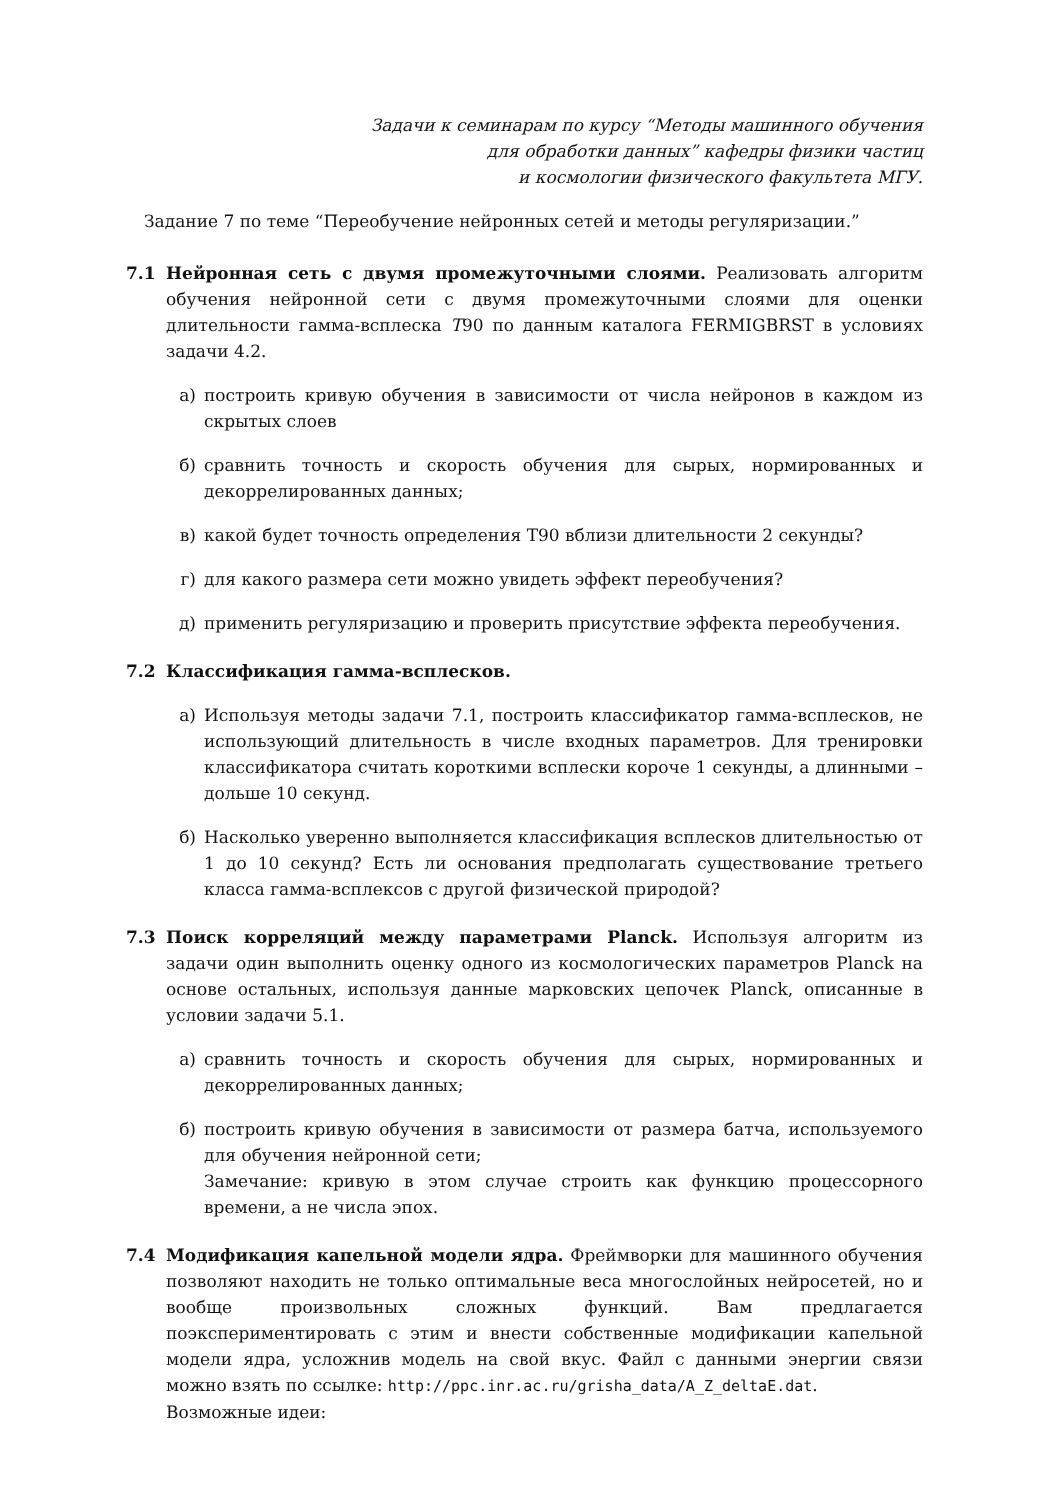Задачи к семинарам по курсу “Методы машинного обучения
для обработки данных” кафедры физики частиц
и космологии физического факультета МГУ.
Задание 7 по теме “Переобучение нейронных сетей и методы регуляризации.”
7.1 Нейронная сеть с двумя промежуточными слоями. Реализовать алгоритм обучения нейронной сети с двумя промежуточными слоями для оценки длительности гамма-всплеска T90 по данным каталога FERMIGBRST в условиях задачи 4.2.
а) построить кривую обучения в зависимости от числа нейронов в каждом из скрытых слоев
б) сравнить точность и скорость обучения для сырых, нормированных и декоррелированных данных;
в) какой будет точность определения T90 вблизи длительности 2 секунды?
г) для какого размера сети можно увидеть эффект переобучения?
д) применить регуляризацию и проверить присутствие эффекта переобучения.
7.2 Классификация гамма-всплесков.
а) Используя методы задачи 7.1, построить классификатор гамма-всплесков, не использующий длительность в числе входных параметров. Для тренировки классификатора считать короткими всплески короче 1 секунды, а длинными – дольше 10 секунд.
б) Насколько уверенно выполняется классификация всплесков длительностью от 1 до 10 секунд? Есть ли основания предполагать существование третьего класса гамма-всплексов с другой физической природой?
7.3 Поиск корреляций между параметрами Planck. Используя алгоритм из задачи один выполнить оценку одного из космологических параметров Planck на основе остальных, используя данные марковских цепочек Planck, описанные в условии задачи 5.1.
а) сравнить точность и скорость обучения для сырых, нормированных и декоррелированных данных;
б) построить кривую обучения в зависимости от размера батча, используемого для обучения нейронной сети;
Замечание: кривую в этом случае строить как функцию процессорного времени, а не числа эпох.
7.4 Модификация капельной модели ядра. Фреймворки для машинного обучения позволяют находить не только оптимальные веса многослойных нейросетей, но и вообще произвольных сложных функций. Вам предлагается поэкспериментировать с этим и внести собственные модификации капельной модели ядра, усложнив модель на свой вкус. Файл с данными энергии связи можно взять по ссылке: http://ppc.inr.ac.ru/grisha_data/A_Z_deltaE.dat.
Возможные идеи: